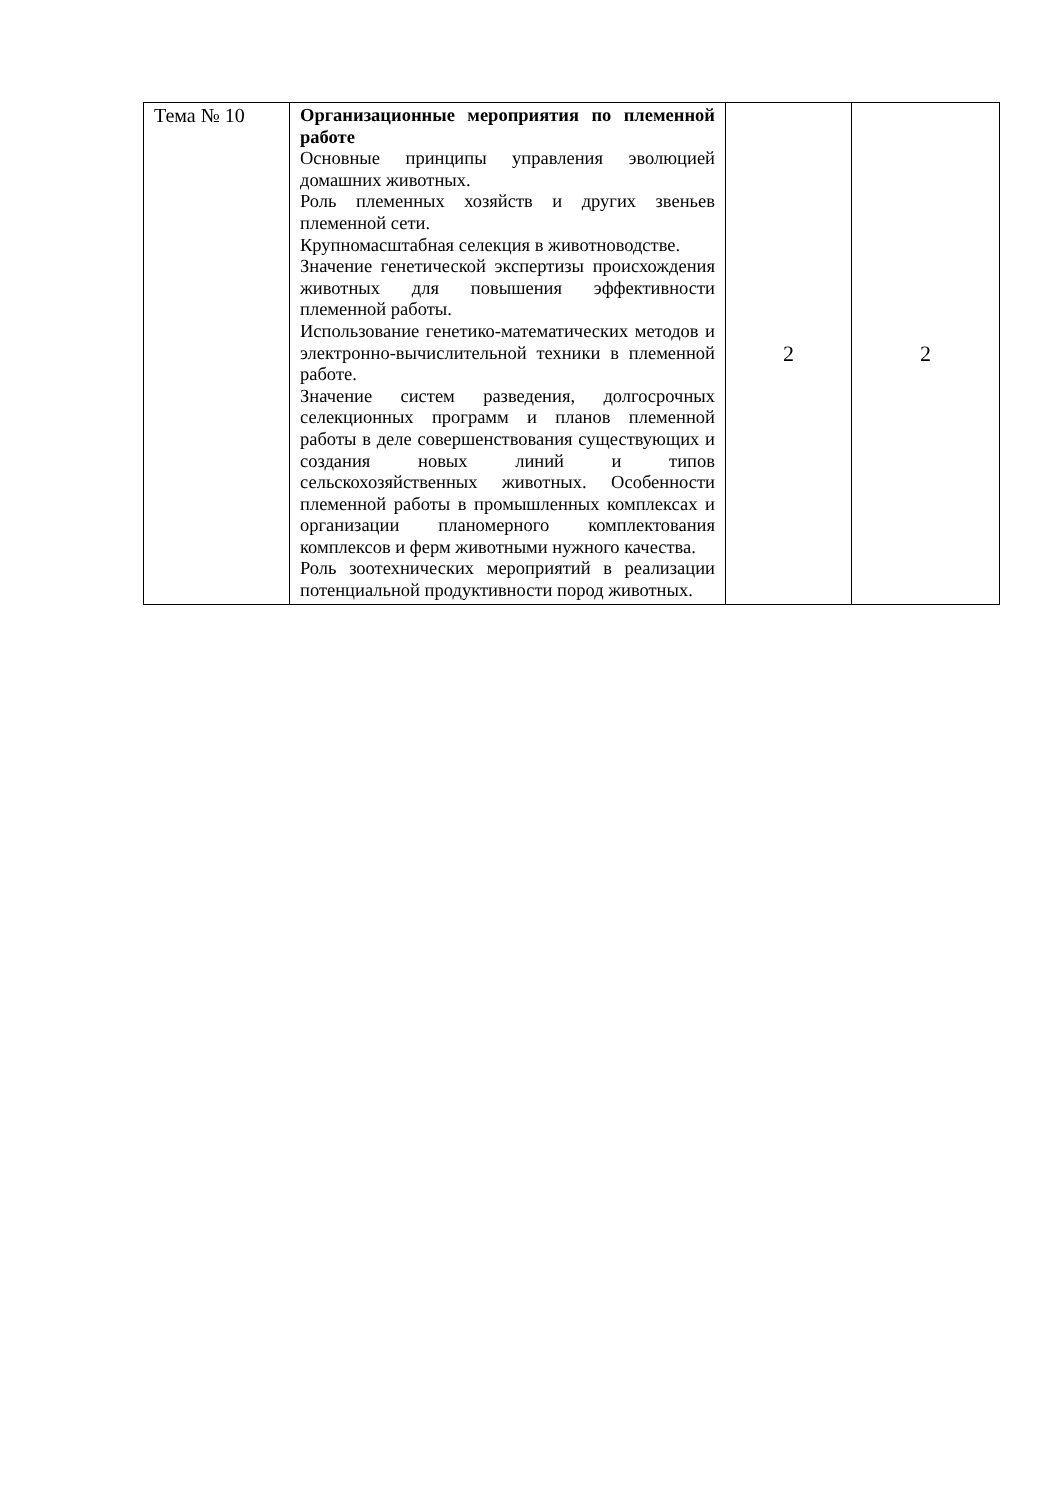| Тема № 10 | Организационные мероприятия по племенной работе Основные принципы управления эволюцией домашних животных. Роль племенных хозяйств и других звеньев племенной сети. Крупномасштабная селекция в животноводстве. Значение генетической экспертизы происхождения животных для повышения эффективности племенной работы. Использование генетико-математических методов и электронно-вычислительной техники в племенной работе. Значение систем разведения, долгосрочных селекционных программ и планов племенной работы в деле совершенствования существующих и создания новых линий и типов сельскохозяйственных животных. Особенности племенной работы в промышленных комплексах и организации планомерного комплектования комплексов и ферм животными нужного качества. Роль зоотехнических мероприятий в реализации потенциальной продуктивности пород животных. | 2 | 2 |